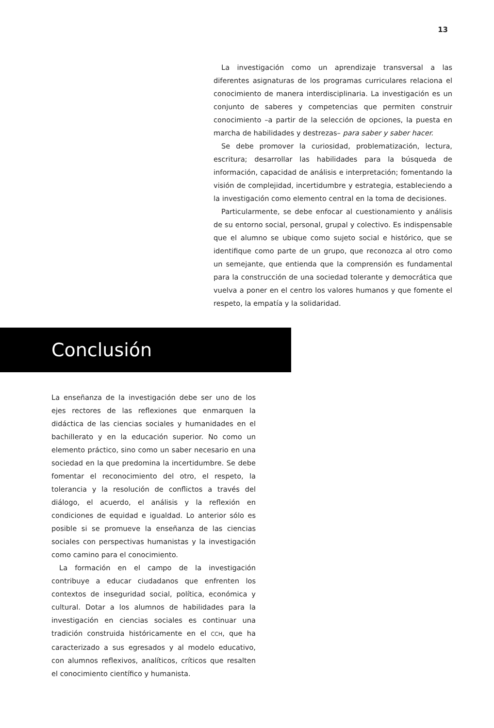13
La investigación como un aprendizaje transversal a las diferentes asignaturas de los programas curriculares relaciona el conocimiento de manera interdisciplinaria. La investigación es un conjunto de saberes y competencias que permiten construir conocimiento –a partir de la selección de opciones, la puesta en marcha de habilidades y destrezas– para saber y saber hacer.
Se debe promover la curiosidad, problematización, lectura, escritura; desarrollar las habilidades para la búsqueda de información, capacidad de análisis e interpretación; fomentando la visión de complejidad, incertidumbre y estrategia, estableciendo a la investigación como elemento central en la toma de decisiones.
Particularmente, se debe enfocar al cuestionamiento y análisis de su entorno social, personal, grupal y colectivo. Es indispensable que el alumno se ubique como sujeto social e histórico, que se identifique como parte de un grupo, que reconozca al otro como un semejante, que entienda que la comprensión es fundamental para la construcción de una sociedad tolerante y democrática que vuelva a poner en el centro los valores humanos y que fomente el respeto, la empatía y la solidaridad.
Conclusión
La enseñanza de la investigación debe ser uno de los ejes rectores de las reflexiones que enmarquen la didáctica de las ciencias sociales y humanidades en el bachillerato y en la educación superior. No como un elemento práctico, sino como un saber necesario en una sociedad en la que predomina la incertidumbre. Se debe fomentar el reconocimiento del otro, el respeto, la tolerancia y la resolución de conflictos a través del diálogo, el acuerdo, el análisis y la reflexión en condiciones de equidad e igualdad. Lo anterior sólo es posible si se promueve la enseñanza de las ciencias sociales con perspectivas humanistas y la investigación como camino para el conocimiento.
La formación en el campo de la investigación contribuye a educar ciudadanos que enfrenten los contextos de inseguridad social, política, económica y cultural. Dotar a los alumnos de habilidades para la investigación en ciencias sociales es continuar una tradición construida históricamente en el CCH, que ha caracterizado a sus egresados y al modelo educativo, con alumnos reflexivos, analíticos, críticos que resalten el conocimiento científico y humanista.